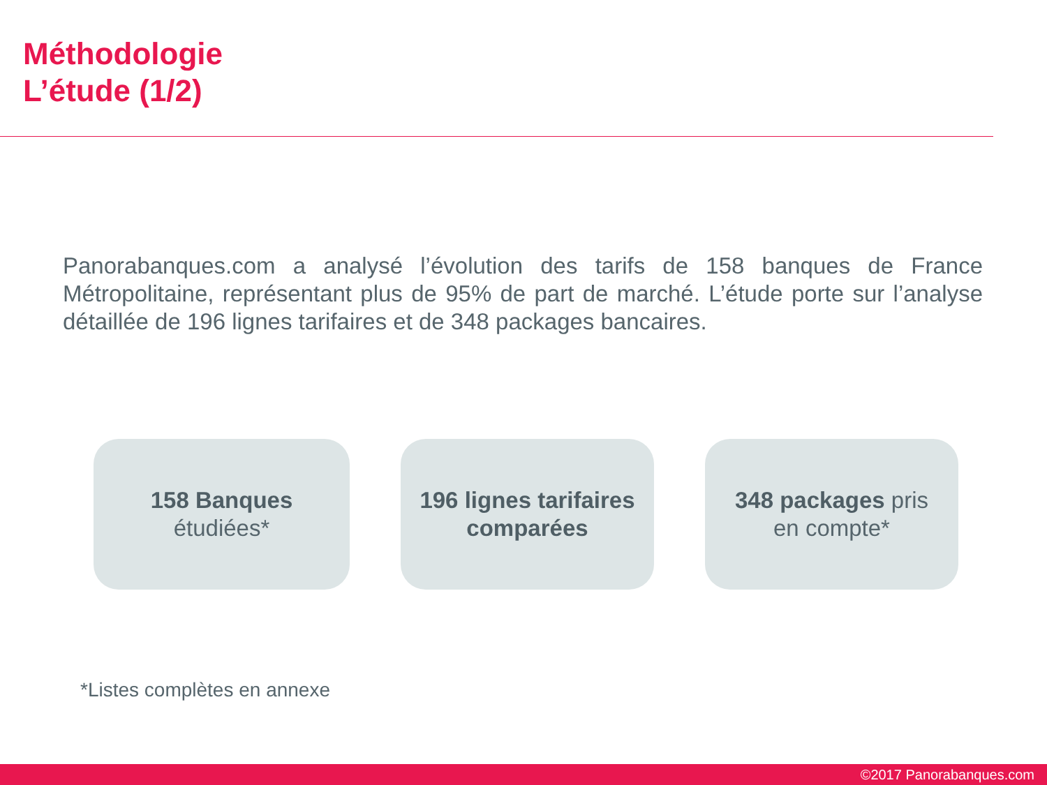Méthodologie
L’étude (1/2)
Panorabanques.com a analysé l’évolution des tarifs de 158 banques de France Métropolitaine, représentant plus de 95% de part de marché. L’étude porte sur l’analyse détaillée de 196 lignes tarifaires et de 348 packages bancaires.
158 Banques
étudiées*
196 lignes tarifaires comparées
348 packages pris
en compte*
*Listes complètes en annexe
©2017 Panorabanques.com